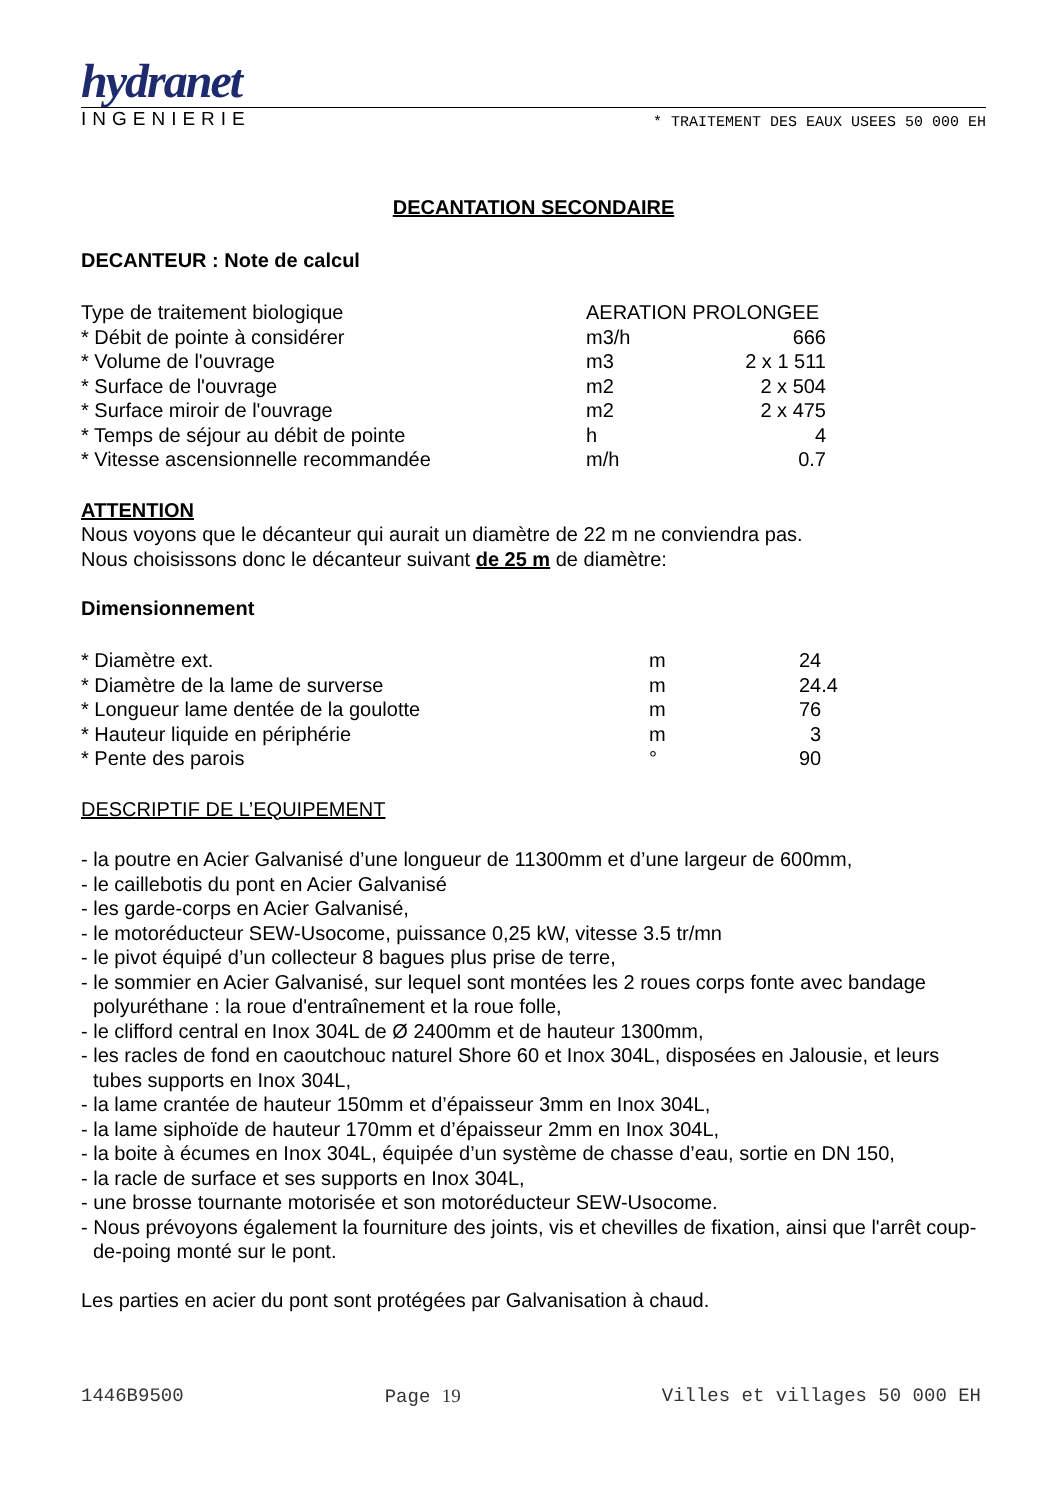hydranet
INGENIERIE * TRAITEMENT DES EAUX USEES 50 000 EH
DECANTATION SECONDAIRE
DECANTEUR : Note de calcul
| Type de traitement biologique | AERATION PROLONGEE | |
| * Débit de pointe à considérer | m3/h | 666 |
| * Volume de l'ouvrage | m3 | 2 x 1 511 |
| * Surface de l'ouvrage | m2 | 2 x 504 |
| * Surface miroir de l'ouvrage | m2 | 2 x 475 |
| * Temps de séjour au débit de pointe | h | 4 |
| * Vitesse ascensionnelle recommandée | m/h | 0.7 |
ATTENTION
Nous voyons que le décanteur qui aurait un diamètre de 22 m ne conviendra pas.
Nous choisissons donc le décanteur suivant de 25 m de diamètre:
Dimensionnement
| * Diamètre ext. | m | 24 |
| * Diamètre de la lame de surverse | m | 24.4 |
| * Longueur lame dentée de la goulotte | m | 76 |
| * Hauteur liquide en périphérie | m | 3 |
| * Pente des parois | ° | 90 |
DESCRIPTIF DE L’EQUIPEMENT
- la poutre en Acier Galvanisé d’une longueur de 11300mm et d’une largeur de 600mm,
- le caillebotis du pont en Acier Galvanisé
- les garde-corps en Acier Galvanisé,
- le motoréducteur SEW-Usocome, puissance 0,25 kW, vitesse 3.5 tr/mn
- le pivot équipé d’un collecteur 8 bagues plus prise de terre,
- le sommier en Acier Galvanisé, sur lequel sont montées les 2 roues corps fonte avec bandage polyuréthane : la roue d'entraînement et la roue folle,
- le clifford central en Inox 304L de Ø 2400mm et de hauteur 1300mm,
- les racles de fond en caoutchouc naturel Shore 60 et Inox 304L, disposées en Jalousie, et leurs tubes supports en Inox 304L,
- la lame crantée de hauteur 150mm et d’épaisseur 3mm en Inox 304L,
- la lame siphoïde de hauteur 170mm et d’épaisseur 2mm en Inox 304L,
- la boite à écumes en Inox 304L, équipée d’un système de chasse d’eau, sortie en DN 150,
- la racle de surface et ses supports en Inox 304L,
- une brosse tournante motorisée et son motoréducteur SEW-Usocome.
- Nous prévoyons également la fourniture des joints, vis et chevilles de fixation, ainsi que l'arrêt coup-de-poing monté sur le pont.
Les parties en acier du pont sont protégées par Galvanisation à chaud.
1446B9500 Page 19 Villes et villages 50 000 EH